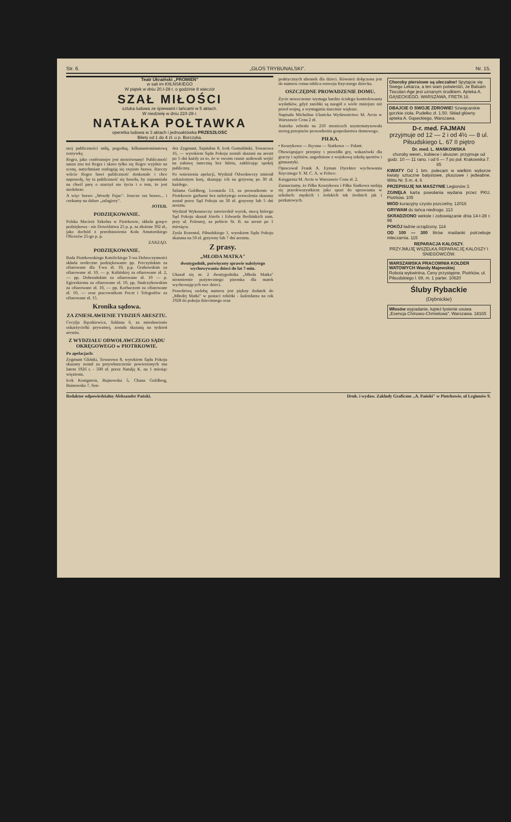Str. 6. „GŁOS TRYBUNALSKI". Nr. 15.
Teatr Ukraiński „PROMIEŃ"
w sali im KIILNSKIEGO
W piątek w dniu 20.I-28 r. o godzinie 8 wieczór
SZAŁ MIŁOŚCI
sztuka ludowa ze śpiewami i tańcami w 5 aktach.
W niedzielę w dniu 22/I-28 r.
NATAŁKA POŁTAWKA
operetka ludowa w 3 aktach i jednoaktówka PRZESZŁOŚĆ
Bilety od 1 do 4 zł. u p. Borczyka.
szej publiczności miłą, pogodną, kilkunastominutową rozrywkę.
Regro, jako conferansjer jest niezrównany! Publiczność nasza zna też Regra i skoro tylko się Regro wyjdzie na scenę, natychmiast rozlegają się rzęsiste brawa. Rzeczy wiście Regro bawi publiczność doskonale i chce naprawdę, by ta publiczność się bawiła, by zapomniała na chwil parę o szarzyź nie życia i o tem, że jest niedobrze.
A więc brawo „Wesoły Pajac". Jeszcze raz brawo... i czekamy na dalsze „szlagiery".
JOTER.
PODZIĘKOWANIE.
Polska Macierz Szkolna w Piotrkowie, składa gorące podziękowa - nie Dowództwu 25 p. p. za złożone 302 zł., jako dochód z przedstawienia Koła Amatorskiego Oficerów 25-go p. p.
ZARZĄD.
PODZIĘKOWANIE.
Rada Piotrkowskiego Katolickiego T-wa Dobroczynności składa serdeczne podziękowanie pp. Perczyńskim za ofiarowane dla T-wa zł. 10, p.p. Grabowskim za ofiarowane zł. 10, — p. Kalińskiej za ofiarowane zł. 2, — pp. Dobrzańskim za ofiarowane zł. 10 — p. Egierskiemu za ofiarowane zł. 10, pp. Stańczykowskim za ofiarowane zł. 10, — pp. Korbaczom za ofiarowane zł. 10, — oraz pracownikom Poczt i Telegrafów za ofiarowane zł. 15.
Kronika sądowa.
ZA ZNIESŁAWIENIE TYDZIEŃ ARESZTU.
Cecylja Rączkiewicz, Szklana 6, za zniesławienie oskarżycielki prywatnej, została skazaną na tydzień aresztu.
Z WYDZIAŁU ODWOŁAWCZEGO SĄDU OKRĘGOWEGO w PIOTRKOWIE.
Po apelacjach:
Zygmunt Gliński, Towarowa 8, wyrokiem Sądu Pokoju skazany został za przywłaszczenie powierzonych mu latem 1926 r. - 500 zł. przez Natalję K. na 1 miesiąc więzienia.
Icek Kenigstein, Bujnowska 5, Chuna Goldberg, Buinowska 7, Sen-
dez Zygmunt, Szpitalna 8, Icek Gomuliński, Towarowa 16, — wyrokiem Sądu Pokoju zostali skazani na areszt po 5 dni każdy za to, że w swoim czasie usiłowali wejść na zabawę taneczną bez biletu, zakłócając spokój publiczny.
Po wniesieniu apelacji, Wydział Odwoławczy zmienił oskarżonym karę, skazując ich na grzywnę po 30 zł. każdego.
Szlama Goldberg, Leonarda 13, za prowadzenie w Piotrkowie garbarni bez należytego zezwolenia skazany został przez Sąd Pokoju na 30 zł. grzywny lub 5 dni aresztu.
Wydział Wykonawczy zatwierdził wyrok, mocą którego Sąd Pokoju skazał Józefa i Edwarda Berlińskich zam. przy ul. Polesnej, za pobicie St. B. na areszt po 1 miesiącu.
Zysla Rozental, Piłsudskiego 1, wyrokiem Sądu Pokoju skazana na 50 zł. grzywny lub 7 dni aresztu.
Z prasy.
„MŁODA MATKA"
dwutygodnik, poświęcony sprawie należytego wychowywania dzieci do lat 7-miu.
Ukazał się nr. 2 dwutygodnika „Młoda Matka" niezmiernie pożytecznego pisemka dla matek wychowujących swe dzieci.
Prawdziwą ozdobą numeru jest piękny dodatek do „Młodej Matki" w postaci robótki - kalendarza na rok 1928 do pokoju dziecinnego oraz
praktycznych ubranek dla dzieci. Również dołączona jest do numeru cenna tablica rozwoju fizycznego dziecka.
OSZCZĘDNE PROWADZENIE DOMU.
Życie nowoczesne wymaga bardzo ścisłego kontrolowania wydatków, gdyż zarobki są naogół o wiele mniejsze niż przed wojną, a wymagania znacznie większe.
Napisała Michalina Ulanicka Wydawnictwo M. Arcta w Warszawie Cena 2 zł.
Autorka zebrała na 250 stronicach usystematyzowała szereg przepisów prowadzenia gospodarstwa domowego.
PIŁKA.
• Koszykowa — Ręczna — Siatkowa — Palant.
Obowiązujące przepisy i prawidła gry, wskazówki dla graczy i sędziów, uzgodnione z wojskową szkołą sportów i gimnastyki.
Opracował Frank A. Eyman Dyrektor wychowania fizycznego Y. M. C. A. w Polsce.
Księgarnia M. Arcta w Warszawie Cena zł. 2.
Zaznaczamy, że Piłka Koszykowa i Piłka Siatkowa nadają się przedewszystkiem jako sport do uprawiania w szkołach: męskich i żeńskich tak średnich jak i pozkatowych.
Choroby piersiowe są uleczalne! Spytajcie się Swego Lekarza, a ten wam potwierdzi, że Balsam Tiocolan-Age jest uznanym środkiem. Apteka A. GĄSECKIEGO, WARSZAWA, FRETA 16.
DBAJCIE O SWOJE ZDROWIE! Szwajcarskie gorzkie zioła. Pudełko zł. 1.50. Skład główny apteka A. Gąseckiego, Warszawa.
D-r. med. FAJMAN
przyjmuje od 12 — 2 i od 4½ — 8 ul. Piłsudskiego L. 67 II piętro
Dr. med. L. MAŃKOWSKA
choroby wewn., kobiece i akuszer. przyjmuje od godz. 10 — 11 rano. i od 6 — 7 po poł. Krakowska 7. 65
KWIATY Od 1 bm. polecam w wielkim wyborze kwiaty sztuczne batystowe, pluszowe i jedwabne. Witto Nr. 5 m. 4. 6
PRZEPISUJĘ NA MASZYNIE Legionów 3.
ZGINĘŁA karta powołania wydana przez PKU. Piotrków. 105
MIÓD kuracyjny czysto pszczelny. 12016
GRYWAM do tańca niedrogo. 113
SKRADZIONO weksle i zobowiązanie dnia 14-I-28 r. 98
POKÓJ ładnie urządzony. 114
OD 100 — 300 litrów maślanki potrzebuje mleczarnia. 115
REPARACJA KALOSZY.
PRZYJMUJĘ WSZELKĄ REPARACJĘ KALOSZY I ŚNIEGOWCÓW.
WARSZAWSKA PRACOWNIA KOŁDER WATOWYCH Wandy Majewskiej
Robota wykwintna. Ceny przystępne. Piotrków, ul. Piłsudskiego l. 69, m. 1 parter. 10620
Śluby Rybackie
(Dębnickie)
Włosów wypadanie, łupież łysienie usuwa „Esencja Chinowo-Chmielowa". Warszawa. 18165
Redaktor odpowiedzialny Aleksander Pański. Druk. i wydaw. Zakłady Graficzne „A. Pański" w Piotrkowie, ul Legionów 9.